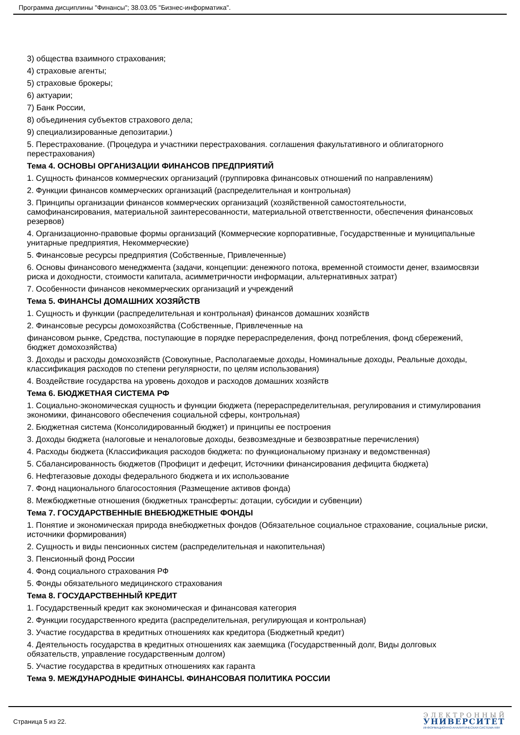Программа дисциплины "Финансы"; 38.03.05 "Бизнес-информатика".
3) общества взаимного страхования;
4) страховые агенты;
5) страховые брокеры;
6) актуарии;
7) Банк России,
8) объединения субъектов страхового дела;
9) специализированные депозитарии.)
5. Перестрахование. (Процедура и участники перестрахования. соглашения факультативного и облигаторного перестрахования)
Тема 4. ОСНОВЫ ОРГАНИЗАЦИИ ФИНАНСОВ ПРЕДПРИЯТИЙ
1. Сущность финансов коммерческих организаций (группировка финансовых отношений по направлениям)
2. Функции финансов коммерческих организаций (распределительная и контрольная)
3. Принципы организации финансов коммерческих организаций (хозяйственной самостоятельности, самофинансирования, материальной заинтересованности, материальной ответственности, обеспечения финансовых резервов)
4. Организационно-правовые формы организаций (Коммерческие корпоративные, Государственные и муниципальные унитарные предприятия, Некоммерческие)
5. Финансовые ресурсы предприятия (Собственные, Привлеченные)
6. Основы финансового менеджмента (задачи, концепции: денежного потока, временной стоимости денег, взаимосвязи риска и доходности, стоимости капитала, асимметричности информации, альтернативных затрат)
7. Особенности финансов некоммерческих организаций и учреждений
Тема 5. ФИНАНСЫ ДОМАШНИХ ХОЗЯЙСТВ
1. Сущность и функции (распределительная и контрольная) финансов домашних хозяйств
2. Финансовые ресурсы домохозяйства (Собственные, Привлеченные на
финансовом рынке, Средства, поступающие в порядке перераспределения, фонд потребления, фонд сбережений, бюджет домохозяйства)
3. Доходы и расходы домохозяйств (Совокупные, Располагаемые доходы, Номинальные доходы, Реальные доходы, классификация расходов по степени регулярности, по целям использования)
4. Воздействие государства на уровень доходов и расходов домашних хозяйств
Тема 6. БЮДЖЕТНАЯ СИСТЕМА РФ
1. Социально-экономическая сущность и функции бюджета (перераспределительная, регулирования и стимулирования экономики, финансового обеспечения социальной сферы, контрольная)
2. Бюджетная система (Консолидированный бюджет) и принципы ее построения
3. Доходы бюджета (налоговые и неналоговые доходы, безвозмездные и безвозвратные перечисления)
4. Расходы бюджета (Классификация расходов бюджета: по функциональному признаку и ведомственная)
5. Сбалансированность бюджетов (Профицит и дефецит, Источники финансирования дефицита бюджета)
6. Нефтегазовые доходы федерального бюджета и их использование
7. Фонд национального благосостояния (Размещение активов фонда)
8. Межбюджетные отношения (бюджетных трансферты: дотации, субсидии и субвенции)
Тема 7. ГОСУДАРСТВЕННЫЕ ВНЕБЮДЖЕТНЫЕ ФОНДЫ
1. Понятие и экономическая природа внебюджетных фондов (Обязательное социальное страхование, социальные риски, источники формирования)
2. Сущность и виды пенсионных систем (распределительная и накопительная)
3. Пенсионный фонд России
4. Фонд социального страхования РФ
5. Фонды обязательного медицинского страхования
Тема 8. ГОСУДАРСТВЕННЫЙ КРЕДИТ
1. Государственный кредит как экономическая и финансовая категория
2. Функции государственного кредита (распределительная, регулирующая и контрольная)
3. Участие государства в кредитных отношениях как кредитора (Бюджетный кредит)
4. Деятельность государства в кредитных отношениях как заемщика (Государственный долг, Виды долговых обязательств, управление государственным долгом)
5. Участие государства в кредитных отношениях как гаранта
Тема 9. МЕЖДУНАРОДНЫЕ ФИНАНСЫ. ФИНАНСОВАЯ ПОЛИТИКА РОССИИ
Страница 5 из 22.
ЭЛЕКТРОННЫЙ
УНИВЕРСИТЕТ
ИНФОРМАЦИОННО-АНАЛИТИЧЕСКАЯ СИСТЕМА КФУ